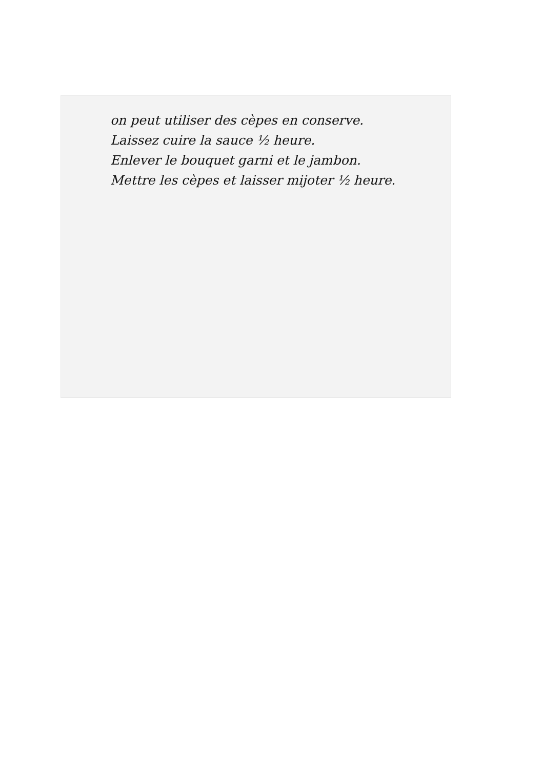on peut utiliser des cèpes en conserve.
Laissez cuire la sauce ½ heure.
Enlever le bouquet garni et le jambon.
Mettre les cèpes et laisser mijoter ½ heure.